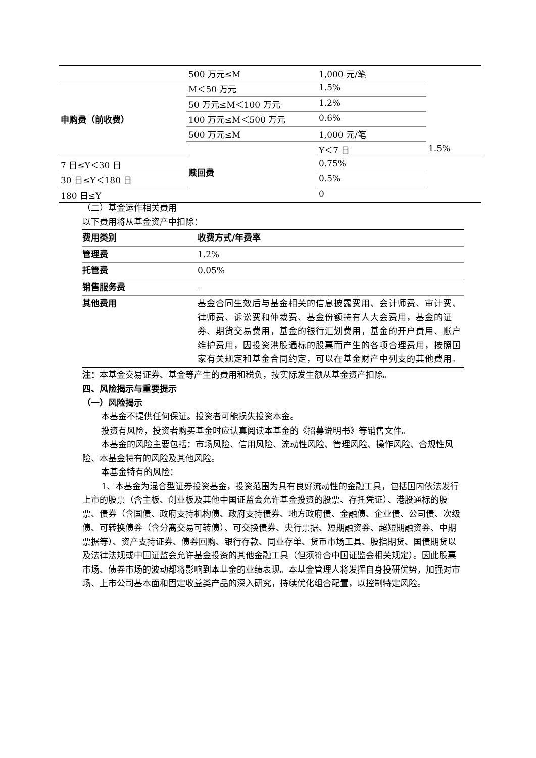| | 500 万元≤M | 1,000 元/笔 | |
| 申购费（前收费） | M＜50 万元 | 1.5% | |
| | 50 万元≤M＜100 万元 | 1.2% | |
| | 100 万元≤M＜500 万元 | 0.6% | |
| | 500 万元≤M | 1,000 元/笔 | |
| | 赎回费 | Y＜7 日 | 1.5% |
| 7 日≤Y＜30 日 | | 0.75% | |
| 30 日≤Y＜180 日 | | 0.5% | |
| 180 日≤Y | | 0 | |
（二）基金运作相关费用
以下费用将从基金资产中扣除：
| 费用类别 | 收费方式/年费率 |
| --- | --- |
| 管理费 | 1.2% |
| 托管费 | 0.05% |
| 销售服务费 | – |
| 其他费用 | 基金合同生效后与基金相关的信息披露费用、会计师费、审计费、律师费、诉讼费和仲裁费、基金份额持有人大会费用，基金的证券、期货交易费用，基金的银行汇划费用，基金的开户费用、账户维护费用，因投资港股通标的股票而产生的各项合理费用，按照国家有关规定和基金合同约定，可以在基金财产中列支的其他费用。 |
注：本基金交易证券、基金等产生的费用和税负，按实际发生额从基金资产扣除。
四、风险揭示与重要提示
（一）风险揭示
本基金不提供任何保证。投资者可能损失投资本金。
投资有风险，投资者购买基金时应认真阅读本基金的《招募说明书》等销售文件。
本基金的风险主要包括：市场风险、信用风险、流动性风险、管理风险、操作风险、合规性风险、本基金特有的风险及其他风险。
本基金特有的风险：
1、本基金为混合型证券投资基金，投资范围为具有良好流动性的金融工具，包括国内依法发行上市的股票（含主板、创业板及其他中国证监会允许基金投资的股票、存托凭证）、港股通标的股票、债券（含国债、政府支持机构债、政府支持债券、地方政府债、金融债、企业债、公司债、次级债、可转换债券（含分离交易可转债）、可交换债券、央行票据、短期融资券、超短期融资券、中期票据等）、资产支持证券、债券回购、银行存款、同业存单、货币市场工具、股指期货、国债期货以及法律法规或中国证监会允许基金投资的其他金融工具（但须符合中国证监会相关规定）。因此股票市场、债券市场的波动都将影响到本基金的业绩表现。本基金管理人将发挥自身投研优势，加强对市场、上市公司基本面和固定收益类产品的深入研究，持续优化组合配置，以控制特定风险。